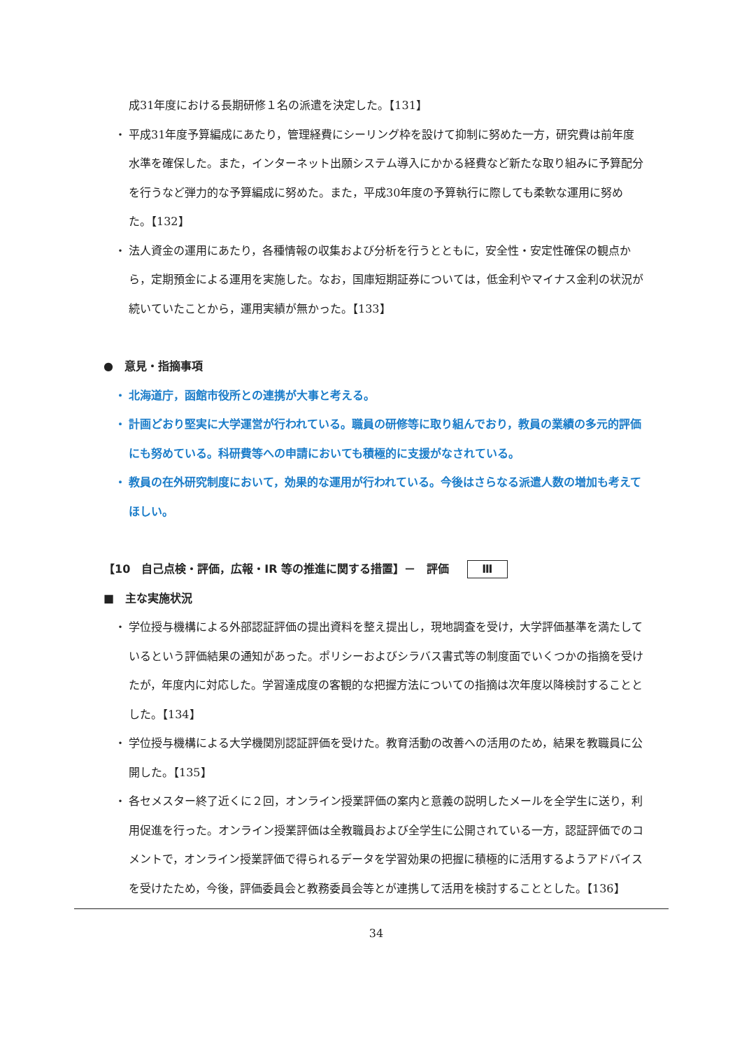成31年度における長期研修１名の派遣を決定した。【131】
・ 平成31年度予算編成にあたり，管理経費にシーリング枠を設けて抑制に努めた一方，研究費は前年度水準を確保した。また，インターネット出願システム導入にかかる経費など新たな取り組みに予算配分を行うなど弾力的な予算編成に努めた。また，平成30年度の予算執行に際しても柔軟な運用に努めた。【132】
・ 法人資金の運用にあたり，各種情報の収集および分析を行うとともに，安全性・安定性確保の観点から，定期預金による運用を実施した。なお，国庫短期証券については，低金利やマイナス金利の状況が続いていたことから，運用実績が無かった。【133】
●　意見・指摘事項
・ 北海道庁，函館市役所との連携が大事と考える。
・ 計画どおり堅実に大学運営が行われている。職員の研修等に取り組んでおり，教員の業績の多元的評価にも努めている。科研費等への申請においても積極的に支援がなされている。
・ 教員の在外研究制度において，効果的な運用が行われている。今後はさらなる派遣人数の増加も考えてほしい。
【10　自己点検・評価，広報・IR 等の推進に関する措置】－　評価 Ⅲ
■　主な実施状況
・ 学位授与機構による外部認証評価の提出資料を整え提出し，現地調査を受け，大学評価基準を満たしているという評価結果の通知があった。ポリシーおよびシラバス書式等の制度面でいくつかの指摘を受けたが，年度内に対応した。学習達成度の客観的な把握方法についての指摘は次年度以降検討することとした。【134】
・ 学位授与機構による大学機関別認証評価を受けた。教育活動の改善への活用のため，結果を教職員に公開した。【135】
・ 各セメスター終了近くに２回，オンライン授業評価の案内と意義の説明したメールを全学生に送り，利用促進を行った。オンライン授業評価は全教職員および全学生に公開されている一方，認証評価でのコメントで，オンライン授業評価で得られるデータを学習効果の把握に積極的に活用するようアドバイスを受けたため，今後，評価委員会と教務委員会等とが連携して活用を検討することとした。【136】
34